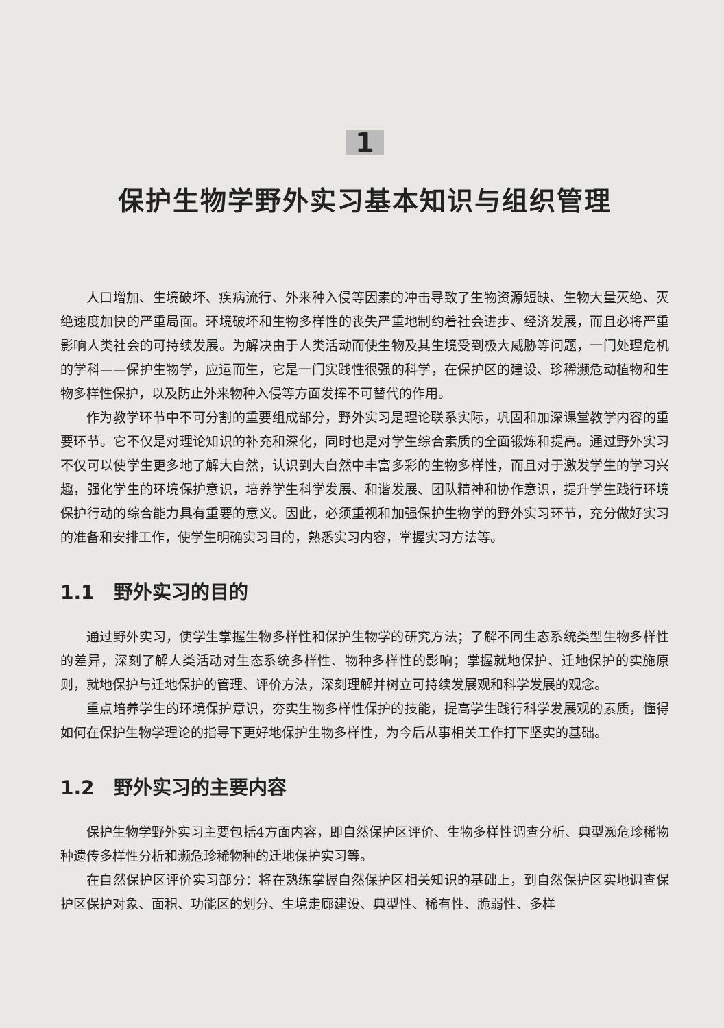1
保护生物学野外实习基本知识与组织管理
人口增加、生境破坏、疾病流行、外来种入侵等因素的冲击导致了生物资源短缺、生物大量灭绝、灭绝速度加快的严重局面。环境破坏和生物多样性的丧失严重地制约着社会进步、经济发展，而且必将严重影响人类社会的可持续发展。为解决由于人类活动而使生物及其生境受到极大威胁等问题，一门处理危机的学科——保护生物学，应运而生，它是一门实践性很强的科学，在保护区的建设、珍稀濒危动植物和生物多样性保护，以及防止外来物种入侵等方面发挥不可替代的作用。
作为教学环节中不可分割的重要组成部分，野外实习是理论联系实际，巩固和加深课堂教学内容的重要环节。它不仅是对理论知识的补充和深化，同时也是对学生综合素质的全面锻炼和提高。通过野外实习不仅可以使学生更多地了解大自然，认识到大自然中丰富多彩的生物多样性，而且对于激发学生的学习兴趣，强化学生的环境保护意识，培养学生科学发展、和谐发展、团队精神和协作意识，提升学生践行环境保护行动的综合能力具有重要的意义。因此，必须重视和加强保护生物学的野外实习环节，充分做好实习的准备和安排工作，使学生明确实习目的，熟悉实习内容，掌握实习方法等。
1.1　野外实习的目的
通过野外实习，使学生掌握生物多样性和保护生物学的研究方法；了解不同生态系统类型生物多样性的差异，深刻了解人类活动对生态系统多样性、物种多样性的影响；掌握就地保护、迁地保护的实施原则，就地保护与迁地保护的管理、评价方法，深刻理解并树立可持续发展观和科学发展的观念。
重点培养学生的环境保护意识，夯实生物多样性保护的技能，提高学生践行科学发展观的素质，懂得如何在保护生物学理论的指导下更好地保护生物多样性，为今后从事相关工作打下坚实的基础。
1.2　野外实习的主要内容
保护生物学野外实习主要包括4方面内容，即自然保护区评价、生物多样性调查分析、典型濒危珍稀物种遗传多样性分析和濒危珍稀物种的迁地保护实习等。
在自然保护区评价实习部分：将在熟练掌握自然保护区相关知识的基础上，到自然保护区实地调查保护区保护对象、面积、功能区的划分、生境走廊建设、典型性、稀有性、脆弱性、多样